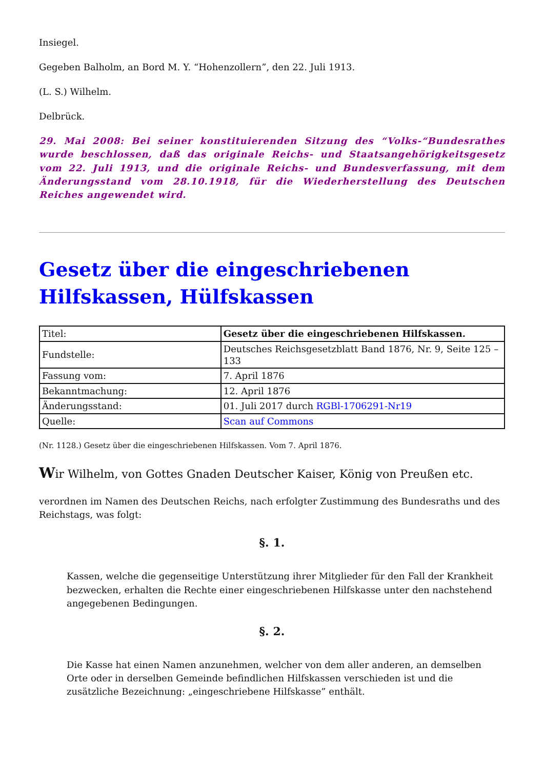Insiegel.
Gegeben Balholm, an Bord M. Y. “Hohenzollern”, den 22. Juli 1913.
(L. S.) Wilhelm.
Delbrück.
29. Mai 2008: Bei seiner konstituierenden Sitzung des “Volks-“Bundesrathes wurde beschlossen, daß das originale Reichs- und Staatsangehörigkeitsgesetz vom 22. Juli 1913, und die originale Reichs- und Bundesverfassung, mit dem Änderungsstand vom 28.10.1918, für die Wiederherstellung des Deutschen Reiches angewendet wird.
Gesetz über die eingeschriebenen Hilfskassen, Hülfskassen
| Titel: | Gesetz über die eingeschriebenen Hilfskassen. |
| Fundstelle: | Deutsches Reichsgesetzblatt Band 1876, Nr. 9, Seite 125 – 133 |
| Fassung vom: | 7. April 1876 |
| Bekanntmachung: | 12. April 1876 |
| Änderungsstand: | 01. Juli 2017 durch RGBl-1706291-Nr19 |
| Quelle: | Scan auf Commons |
(Nr. 1128.) Gesetz über die eingeschriebenen Hilfskassen. Vom 7. April 1876.
Wir Wilhelm, von Gottes Gnaden Deutscher Kaiser, König von Preußen etc.
verordnen im Namen des Deutschen Reichs, nach erfolgter Zustimmung des Bundesraths und des Reichstags, was folgt:
§. 1.
Kassen, welche die gegenseitige Unterstützung ihrer Mitglieder für den Fall der Krankheit bezwecken, erhalten die Rechte einer eingeschriebenen Hilfskasse unter den nachstehend angegebenen Bedingungen.
§. 2.
Die Kasse hat einen Namen anzunehmen, welcher von dem aller anderen, an demselben Orte oder in derselben Gemeinde befindlichen Hilfskassen verschieden ist und die zusätzliche Bezeichnung: „eingeschriebene Hilfskasse” enthält.